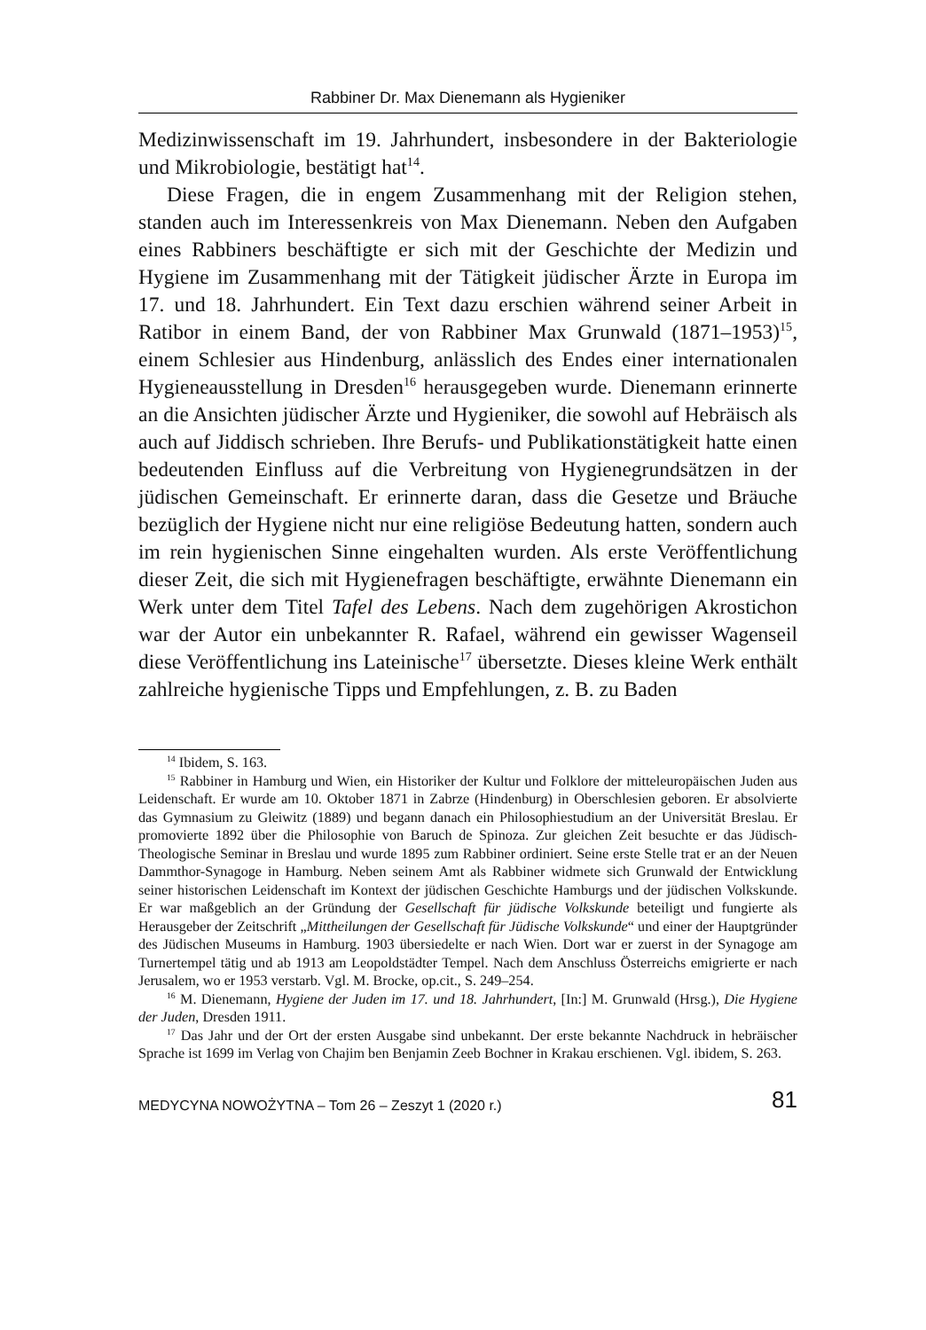Rabbiner Dr. Max Dienemann als Hygieniker
Medizinwissenschaft im 19. Jahrhundert, insbesondere in der Bakteriologie und Mikrobiologie, bestätigt hat<sup>14</sup>.
Diese Fragen, die in engem Zusammenhang mit der Religion stehen, standen auch im Interessenkreis von Max Dienemann. Neben den Aufgaben eines Rabbiners beschäftigte er sich mit der Geschichte der Medizin und Hygiene im Zusammenhang mit der Tätigkeit jüdischer Ärzte in Europa im 17. und 18. Jahrhundert. Ein Text dazu erschien während seiner Arbeit in Ratibor in einem Band, der von Rabbiner Max Grunwald (1871–1953)<sup>15</sup>, einem Schlesier aus Hindenburg, anlässlich des Endes einer internationalen Hygieneausstellung in Dresden<sup>16</sup> herausgegeben wurde. Dienemann erinnerte an die Ansichten jüdischer Ärzte und Hygieniker, die sowohl auf Hebräisch als auch auf Jiddisch schrieben. Ihre Berufs- und Publikationstätigkeit hatte einen bedeutenden Einfluss auf die Verbreitung von Hygienegrundsätzen in der jüdischen Gemeinschaft. Er erinnerte daran, dass die Gesetze und Bräuche bezüglich der Hygiene nicht nur eine religiöse Bedeutung hatten, sondern auch im rein hygienischen Sinne eingehalten wurden. Als erste Veröffentlichung dieser Zeit, die sich mit Hygienefragen beschäftigte, erwähnte Dienemann ein Werk unter dem Titel Tafel des Lebens. Nach dem zugehörigen Akrostichon war der Autor ein unbekannter R. Rafael, während ein gewisser Wagenseil diese Veröffentlichung ins Lateinische<sup>17</sup> übersetzte. Dieses kleine Werk enthält zahlreiche hygienische Tipps und Empfehlungen, z. B. zu Baden
<sup>14</sup> Ibidem, S. 163.
<sup>15</sup> Rabbiner in Hamburg und Wien, ein Historiker der Kultur und Folklore der mitteleuropäischen Juden aus Leidenschaft. Er wurde am 10. Oktober 1871 in Zabrze (Hindenburg) in Oberschlesien geboren. Er absolvierte das Gymnasium zu Gleiwitz (1889) und begann danach ein Philosophiestudium an der Universität Breslau. Er promovierte 1892 über die Philosophie von Baruch de Spinoza. Zur gleichen Zeit besuchte er das Jüdisch-Theologische Seminar in Breslau und wurde 1895 zum Rabbiner ordiniert. Seine erste Stelle trat er an der Neuen Dammthor-Synagoge in Hamburg. Neben seinem Amt als Rabbiner widmete sich Grunwald der Entwicklung seiner historischen Leidenschaft im Kontext der jüdischen Geschichte Hamburgs und der jüdischen Volkskunde. Er war maßgeblich an der Gründung der Gesellschaft für jüdische Volkskunde beteiligt und fungierte als Herausgeber der Zeitschrift „Mittheilungen der Gesellschaft für Jüdische Volkskunde“ und einer der Hauptgründer des Jüdischen Museums in Hamburg. 1903 übersiedelte er nach Wien. Dort war er zuerst in der Synagoge am Turnertempel tätig und ab 1913 am Leopoldstädter Tempel. Nach dem Anschluss Österreichs emigrierte er nach Jerusalem, wo er 1953 verstarb. Vgl. M. Brocke, op.cit., S. 249–254.
<sup>16</sup> M. Dienemann, Hygiene der Juden im 17. und 18. Jahrhundert, [In:] M. Grunwald (Hrsg.), Die Hygiene der Juden, Dresden 1911.
<sup>17</sup> Das Jahr und der Ort der ersten Ausgabe sind unbekannt. Der erste bekannte Nachdruck in hebräischer Sprache ist 1699 im Verlag von Chajim ben Benjamin Zeeb Bochner in Krakau erschienen. Vgl. ibidem, S. 263.
MEDYCYNA NOWOŻYTNA – Tom 26 – Zeszyt 1 (2020 r.) 81